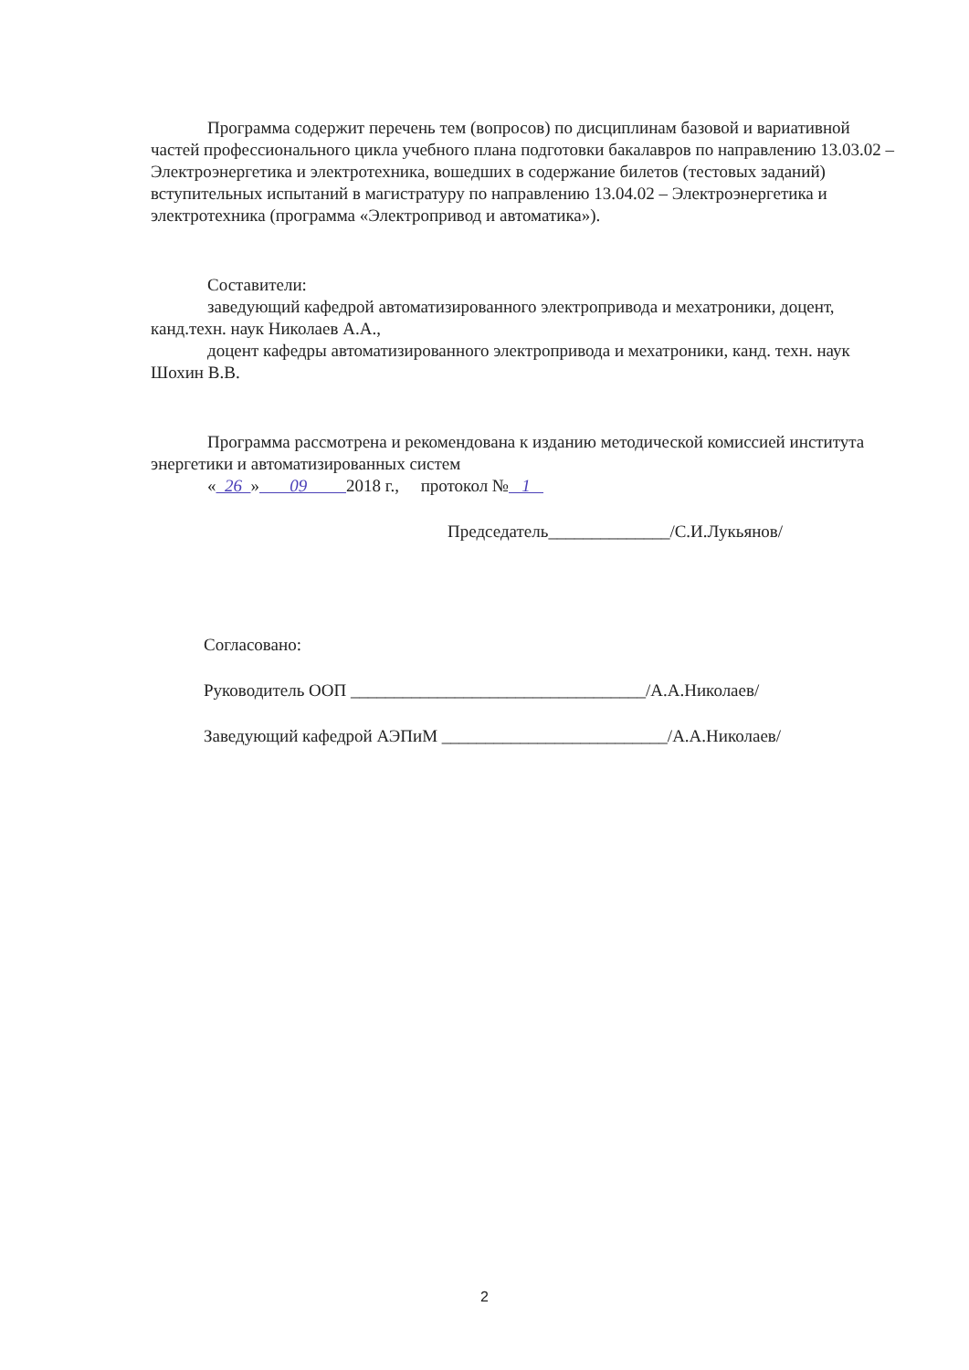Программа содержит перечень тем (вопросов) по дисциплинам базовой и вариативной частей профессионального цикла учебного плана подготовки бакалавров по направлению 13.03.02 – Электроэнергетика и электротехника, вошедших в содержание билетов (тестовых заданий) вступительных испытаний в магистратуру по направлению 13.04.02 – Электроэнергетика и электротехника (программа «Электропривод и автоматика»).
Составители:
заведующий кафедрой автоматизированного электропривода и мехатроники, доцент, канд.техн. наук Николаев А.А.,
доцент кафедры автоматизированного электропривода и мехатроники, канд. техн. наук Шохин В.В.
Программа рассмотрена и рекомендована к изданию методической комиссией института энергетики и автоматизированных систем
« 26 » 09 2018 г., протокол № 1
Председатель______________/С.И.Лукьянов/
Согласовано:
Руководитель ООП __________________________________/А.А.Николаев/
Заведующий кафедрой АЭПиМ __________________________/А.А.Николаев/
2